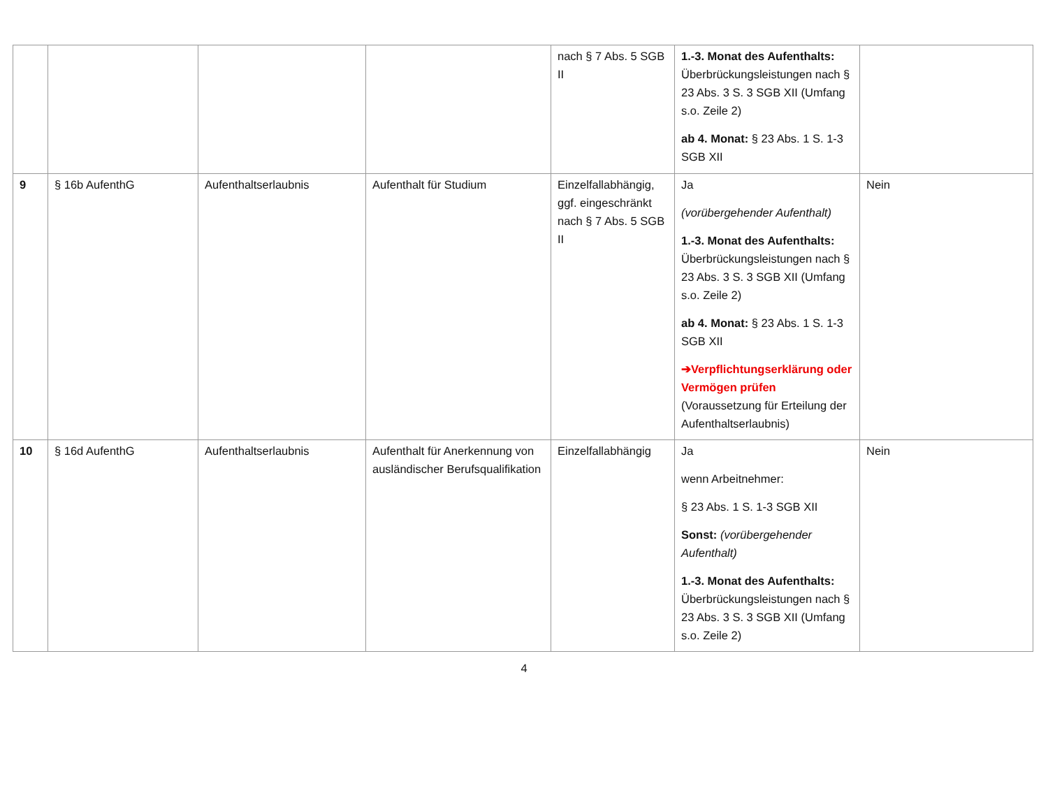| | | | | nach § 7 Abs. 5 SGB II | 1.-3. Monat des Aufenthalts: Überbrückungsleistungen nach § 23 Abs. 3 S. 3 SGB XII (Umfang s.o. Zeile 2) ab 4. Monat: § 23 Abs. 1 S. 1-3 SGB XII | |
| 9 | § 16b AufenthG | Aufenthaltserlaubnis | Aufenthalt für Studium | Einzelfallabhängig, ggf. eingeschränkt nach § 7 Abs. 5 SGB II | Ja (vorübergehender Aufenthalt) 1.-3. Monat des Aufenthalts: Überbrückungsleistungen nach § 23 Abs. 3 S. 3 SGB XII (Umfang s.o. Zeile 2) ab 4. Monat: § 23 Abs. 1 S. 1-3 SGB XII ➔Verpflichtungserklärung oder Vermögen prüfen (Voraussetzung für Erteilung der Aufenthaltserlaubnis) | Nein |
| 10 | § 16d AufenthG | Aufenthaltserlaubnis | Aufenthalt für Anerkennung von ausländischer Berufsqualifikation | Einzelfallabhängig | Ja wenn Arbeitnehmer: § 23 Abs. 1 S. 1-3 SGB XII Sonst: (vorübergehender Aufenthalt) 1.-3. Monat des Aufenthalts: Überbrückungsleistungen nach § 23 Abs. 3 S. 3 SGB XII (Umfang s.o. Zeile 2) | Nein |
4